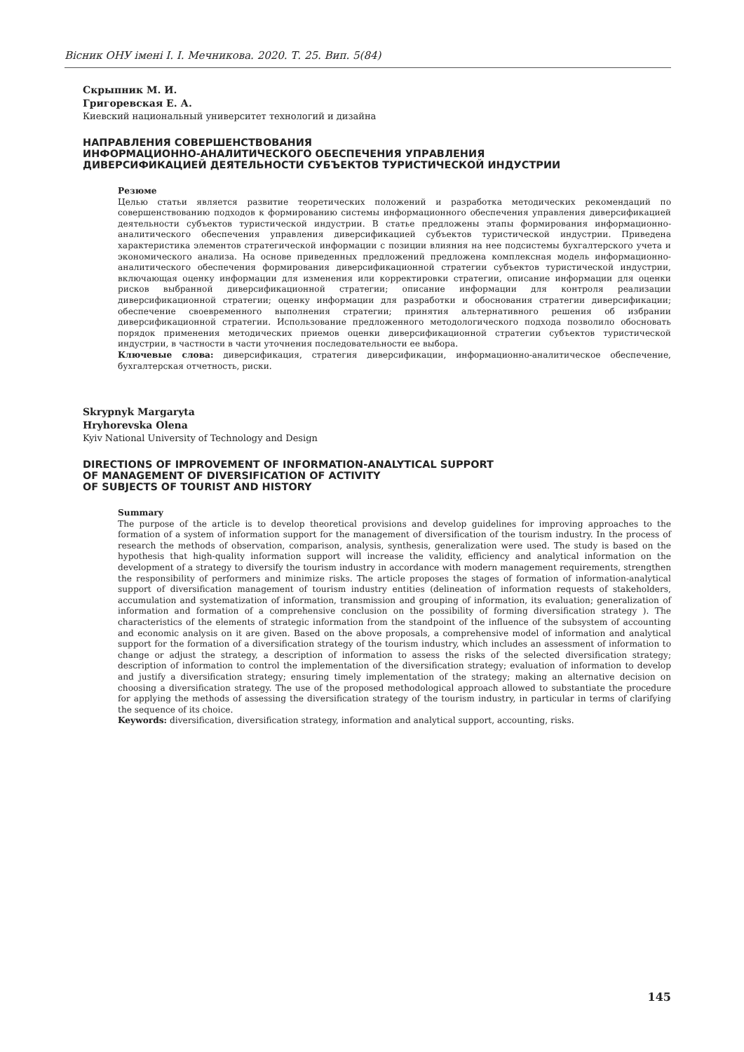Вісник ОНУ імені І. І. Мечникова. 2020. Т. 25. Вип. 5(84)
Скрыпник М. И.
Григоревская Е. А.
Киевский национальный университет технологий и дизайна
НАПРАВЛЕНИЯ СОВЕРШЕНСТВОВАНИЯ
ИНФОРМАЦИОННО-АНАЛИТИЧЕСКОГО ОБЕСПЕЧЕНИЯ УПРАВЛЕНИЯ
ДИВЕРСИФИКАЦИЕЙ ДЕЯТЕЛЬНОСТИ СУБЪЕКТОВ ТУРИСТИЧЕСКОЙ ИНДУСТРИИ
Резюме
Целью статьи является развитие теоретических положений и разработка методических рекомендаций по совершенствованию подходов к формированию системы информационного обеспечения управления диверсификацией деятельности субъектов туристической индустрии. В статье предложены этапы формирования информационно-аналитического обеспечения управления диверсификацией субъектов туристической индустрии. Приведена характеристика элементов стратегической информации с позиции влияния на нее подсистемы бухгалтерского учета и экономического анализа. На основе приведенных предложений предложена комплексная модель информационно-аналитического обеспечения формирования диверсификационной стратегии субъектов туристической индустрии, включающая оценку информации для изменения или корректировки стратегии, описание информации для оценки рисков выбранной диверсификационной стратегии; описание информации для контроля реализации диверсификационной стратегии; оценку информации для разработки и обоснования стратегии диверсификации; обеспечение своевременного выполнения стратегии; принятия альтернативного решения об избрании диверсификационной стратегии. Использование предложенного методологического подхода позволило обосновать порядок применения методических приемов оценки диверсификационной стратегии субъектов туристической индустрии, в частности в части уточнения последовательности ее выбора.
Ключевые слова: диверсификация, стратегия диверсификации, информационно-аналитическое обеспечение, бухгалтерская отчетность, риски.
Skrypnyk Margaryta
Hryhorevska Olena
Kyiv National University of Technology and Design
DIRECTIONS OF IMPROVEMENT OF INFORMATION-ANALYTICAL SUPPORT
OF MANAGEMENT OF DIVERSIFICATION OF ACTIVITY
OF SUBJECTS OF TOURIST AND HISTORY
Summary
The purpose of the article is to develop theoretical provisions and develop guidelines for improving approaches to the formation of a system of information support for the management of diversification of the tourism industry. In the process of research the methods of observation, comparison, analysis, synthesis, generalization were used. The study is based on the hypothesis that high-quality information support will increase the validity, efficiency and analytical information on the development of a strategy to diversify the tourism industry in accordance with modern management requirements, strengthen the responsibility of performers and minimize risks. The article proposes the stages of formation of information-analytical support of diversification management of tourism industry entities (delineation of information requests of stakeholders, accumulation and systematization of information, transmission and grouping of information, its evaluation; generalization of information and formation of a comprehensive conclusion on the possibility of forming diversification strategy ). The characteristics of the elements of strategic information from the standpoint of the influence of the subsystem of accounting and economic analysis on it are given. Based on the above proposals, a comprehensive model of information and analytical support for the formation of a diversification strategy of the tourism industry, which includes an assessment of information to change or adjust the strategy, a description of information to assess the risks of the selected diversification strategy; description of information to control the implementation of the diversification strategy; evaluation of information to develop and justify a diversification strategy; ensuring timely implementation of the strategy; making an alternative decision on choosing a diversification strategy. The use of the proposed methodological approach allowed to substantiate the procedure for applying the methods of assessing the diversification strategy of the tourism industry, in particular in terms of clarifying the sequence of its choice.
Keywords: diversification, diversification strategy, information and analytical support, accounting, risks.
145